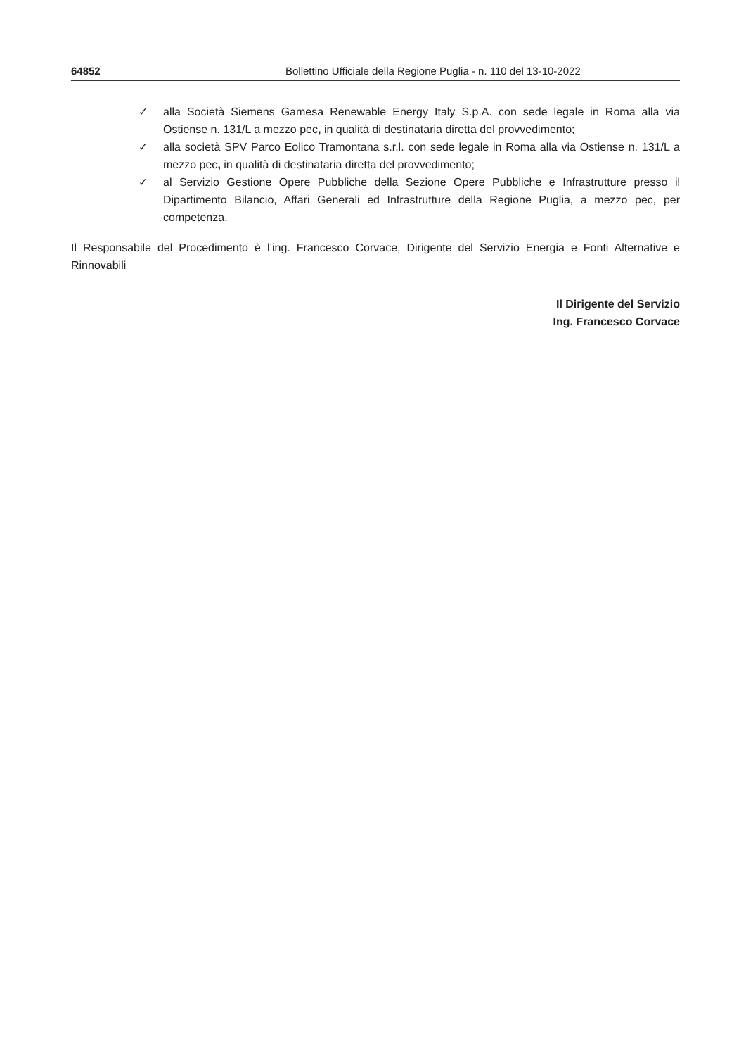64852 Bollettino Ufficiale della Regione Puglia - n. 110 del 13-10-2022
✓ alla Società Siemens Gamesa Renewable Energy Italy S.p.A. con sede legale in Roma alla via Ostiense n. 131/L a mezzo pec, in qualità di destinataria diretta del provvedimento;
✓ alla società SPV Parco Eolico Tramontana s.r.l. con sede legale in Roma alla via Ostiense n. 131/L a mezzo pec, in qualità di destinataria diretta del provvedimento;
✓ al Servizio Gestione Opere Pubbliche della Sezione Opere Pubbliche e Infrastrutture presso il Dipartimento Bilancio, Affari Generali ed Infrastrutture della Regione Puglia, a mezzo pec, per competenza.
Il Responsabile del Procedimento è l’ing. Francesco Corvace, Dirigente del Servizio Energia e Fonti Alternative e Rinnovabili
Il Dirigente del Servizio
Ing. Francesco Corvace